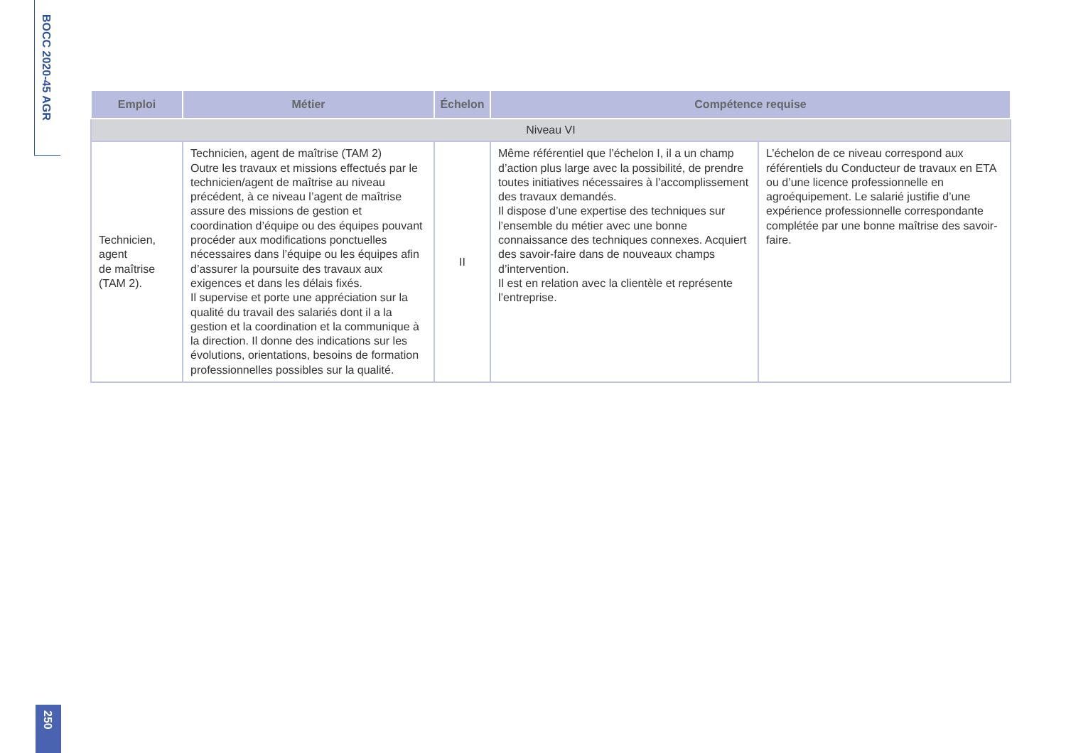BOCC 2020-45 AGR
250
| Emploi | Métier | Échelon | Compétence requise | |
| --- | --- | --- | --- | --- |
| Niveau VI | | | | |
| Technicien, agent de maîtrise (TAM 2). | Technicien, agent de maîtrise (TAM 2) Outre les travaux et missions effectués par le technicien/agent de maîtrise au niveau précédent, à ce niveau l’agent de maîtrise assure des missions de gestion et coordination d’équipe ou des équipes pouvant procéder aux modifications ponctuelles nécessaires dans l’équipe ou les équipes afin d’assurer la poursuite des travaux aux exigences et dans les délais fixés. Il supervise et porte une appréciation sur la qualité du travail des salariés dont il a la gestion et la coordination et la communique à la direction. Il donne des indications sur les évolutions, orientations, besoins de formation professionnelles possibles sur la qualité. | II | Même référentiel que l’échelon I, il a un champ d’action plus large avec la possibilité, de prendre toutes initiatives nécessaires à l’accomplissement des travaux demandés. Il dispose d’une expertise des techniques sur l’ensemble du métier avec une bonne connaissance des techniques connexes. Acquiert des savoir-faire dans de nouveaux champs d’intervention. Il est en relation avec la clientèle et représente l’entreprise. | L’échelon de ce niveau correspond aux référentiels du Conducteur de travaux en ETA ou d’une licence professionnelle en agroéquipement. Le salarié justifie d’une expérience professionnelle correspondante complétée par une bonne maîtrise des savoir-faire. |